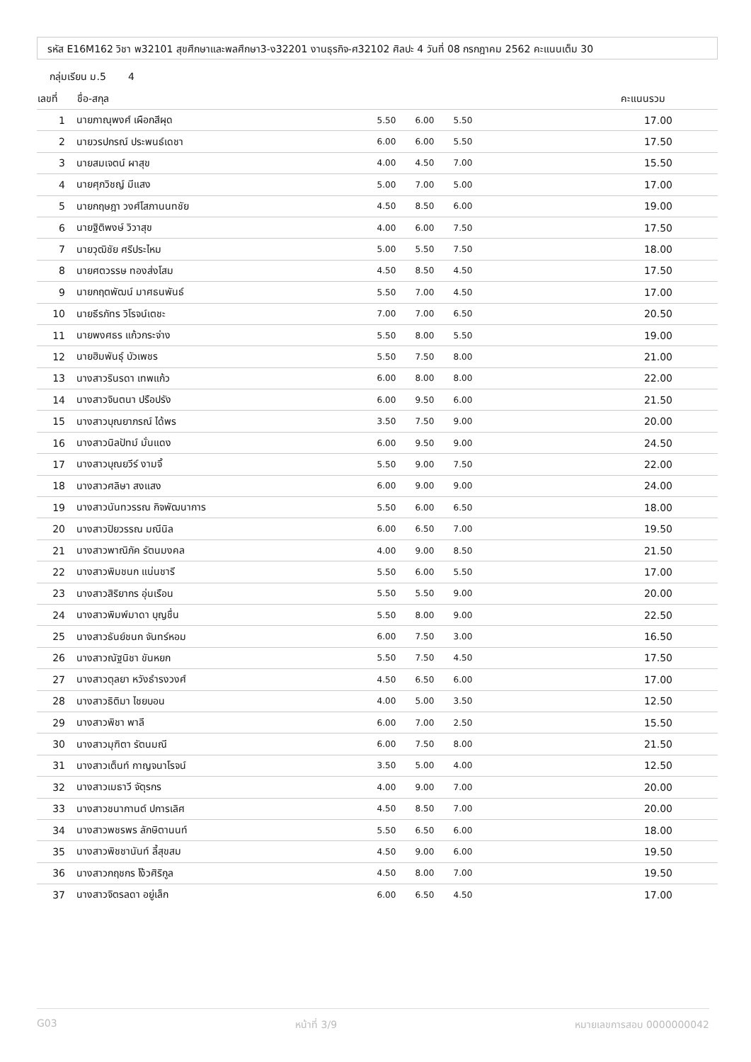รหัส E16M162 วิชา พ32101 สุขศึกษาและพลศึกษา3-ง32201 งานธุรกิจ-ศ32102 ศิลปะ 4 วันที่ 08 กรกฎาคม 2562 คะแนนเต็ม 30
กลุ่มเรียน ม.5 4
| เลขที่ | ชื่อ-สกุล | | | | คะแนนรวม |
| --- | --- | --- | --- | --- | --- |
| 1 | นายภาณุพงศ์ เผือกสีผุด | 5.50 | 6.00 | 5.50 | 17.00 |
| 2 | นายวรปกรณ์ ประพนธ์เดชา | 6.00 | 6.00 | 5.50 | 17.50 |
| 3 | นายสมเจตน์ ผาสุข | 4.00 | 4.50 | 7.00 | 15.50 |
| 4 | นายศุภวิชญ์ มีแสง | 5.00 | 7.00 | 5.00 | 17.00 |
| 5 | นายกฤษฎา วงศ์โสภานนทชัย | 4.50 | 8.50 | 6.00 | 19.00 |
| 6 | นายฐิติพงษ์ วิวาสุข | 4.00 | 6.00 | 7.50 | 17.50 |
| 7 | นายวุฒิชัย ศรีประไหม | 5.00 | 5.50 | 7.50 | 18.00 |
| 8 | นายศตวรรษ ทองส่งโสม | 4.50 | 8.50 | 4.50 | 17.50 |
| 9 | นายกฤตพัฒน์ มาศธนพันธ์ | 5.50 | 7.00 | 4.50 | 17.00 |
| 10 | นายธีรภัทร วิโรจน์เตชะ | 7.00 | 7.00 | 6.50 | 20.50 |
| 11 | นายพงศธร แก้วกระจ่าง | 5.50 | 8.00 | 5.50 | 19.00 |
| 12 | นายฮิมพันธุ์ บัวเพชร | 5.50 | 7.50 | 8.00 | 21.00 |
| 13 | นางสาวรินรดา เทพแก้ว | 6.00 | 8.00 | 8.00 | 22.00 |
| 14 | นางสาวจินตนา ปรือปรัง | 6.00 | 9.50 | 6.00 | 21.50 |
| 15 | นางสาวบุณยาภรณ์ ได้พร | 3.50 | 7.50 | 9.00 | 20.00 |
| 16 | นางสาวนิลปัทม์ มั่นแดง | 6.00 | 9.50 | 9.00 | 24.50 |
| 17 | นางสาวบุณยวีร์ งามจิ้ | 5.50 | 9.00 | 7.50 | 22.00 |
| 18 | นางสาวศลิษา สงแสง | 6.00 | 9.00 | 9.00 | 24.00 |
| 19 | นางสาวนันทวรรณ กิจพัฒนาการ | 5.50 | 6.00 | 6.50 | 18.00 |
| 20 | นางสาวปิยวรรณ มณีนิล | 6.00 | 6.50 | 7.00 | 19.50 |
| 21 | นางสาวพาณิภัค รัตนมงคล | 4.00 | 9.00 | 8.50 | 21.50 |
| 22 | นางสาวพิมชนก แน่นชารี | 5.50 | 6.00 | 5.50 | 17.00 |
| 23 | นางสาวสิริยากร อุ่นเรือน | 5.50 | 5.50 | 9.00 | 20.00 |
| 24 | นางสาวพิมพ์มาดา บุญชื่น | 5.50 | 8.00 | 9.00 | 22.50 |
| 25 | นางสาวธันย์ชนก จันทร์หอม | 6.00 | 7.50 | 3.00 | 16.50 |
| 26 | นางสาวณัฐนิชา ขันหยก | 5.50 | 7.50 | 4.50 | 17.50 |
| 27 | นางสาวตุลยา หวังธำรงวงศ์ | 4.50 | 6.50 | 6.00 | 17.00 |
| 28 | นางสาวธิติมา ไชยบอน | 4.00 | 5.00 | 3.50 | 12.50 |
| 29 | นางสาวพิชา พาลี | 6.00 | 7.00 | 2.50 | 15.50 |
| 30 | นางสาวมุฑิตา รัตนมณี | 6.00 | 7.50 | 8.00 | 21.50 |
| 31 | นางสาวเต็นท์ กาญจนาโรจน์ | 3.50 | 5.00 | 4.00 | 12.50 |
| 32 | นางสาวเมธาวี จัตุรกร | 4.00 | 9.00 | 7.00 | 20.00 |
| 33 | นางสาวชนากานต์ ปการเลิศ | 4.50 | 8.50 | 7.00 | 20.00 |
| 34 | นางสาวพชรพร ลักษิตานนท์ | 5.50 | 6.50 | 6.00 | 18.00 |
| 35 | นางสาวพิชชานันท์ ลี้สุขสม | 4.50 | 9.00 | 6.00 | 19.50 |
| 36 | นางสาวกฤชกร โง้วศิริกูล | 4.50 | 8.00 | 7.00 | 19.50 |
| 37 | นางสาวจิตรลดา อยู่เล็ก | 6.00 | 6.50 | 4.50 | 17.00 |
G03 หน้าที่ 3/9 หมายเลขการสอบ 0000000042